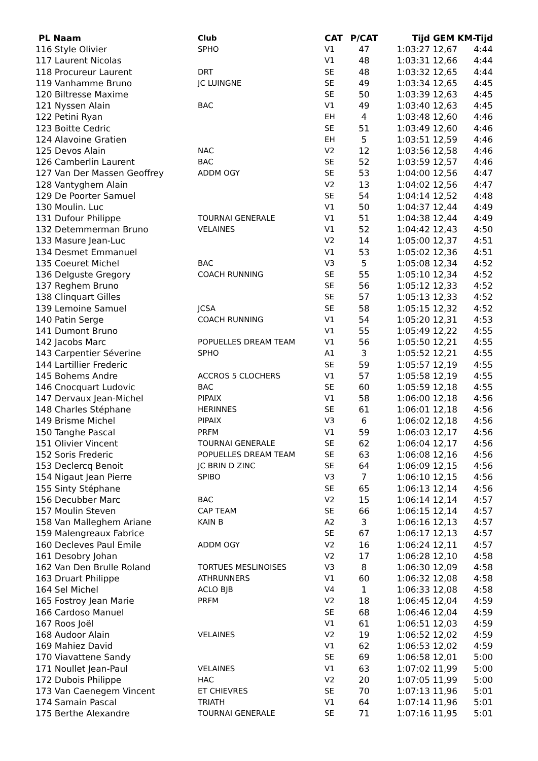| PL Naam | Club | CAT | P/CAT | Tijd | GEM | KM-Tijd |
| --- | --- | --- | --- | --- | --- | --- |
| 116 Style Olivier | SPHO | V1 | 47 | 1:03:27 | 12,67 | 4:44 |
| 117 Laurent Nicolas | | V1 | 48 | 1:03:31 | 12,66 | 4:44 |
| 118 Procureur Laurent | DRT | SE | 48 | 1:03:32 | 12,65 | 4:44 |
| 119 Vanhamme Bruno | JC LUINGNE | SE | 49 | 1:03:34 | 12,65 | 4:45 |
| 120 Biltresse Maxime | | SE | 50 | 1:03:39 | 12,63 | 4:45 |
| 121 Nyssen Alain | BAC | V1 | 49 | 1:03:40 | 12,63 | 4:45 |
| 122 Petini Ryan | | EH | 4 | 1:03:48 | 12,60 | 4:46 |
| 123 Boitte Cedric | | SE | 51 | 1:03:49 | 12,60 | 4:46 |
| 124 Alavoine Gratien | | EH | 5 | 1:03:51 | 12,59 | 4:46 |
| 125 Devos Alain | NAC | V2 | 12 | 1:03:56 | 12,58 | 4:46 |
| 126 Camberlin Laurent | BAC | SE | 52 | 1:03:59 | 12,57 | 4:46 |
| 127 Van Der Massen Geoffrey | ADDM OGY | SE | 53 | 1:04:00 | 12,56 | 4:47 |
| 128 Vantyghem Alain | | V2 | 13 | 1:04:02 | 12,56 | 4:47 |
| 129 De Poorter Samuel | | SE | 54 | 1:04:14 | 12,52 | 4:48 |
| 130 Moulin. Luc | | V1 | 50 | 1:04:37 | 12,44 | 4:49 |
| 131 Dufour Philippe | TOURNAI GENERALE | V1 | 51 | 1:04:38 | 12,44 | 4:49 |
| 132 Detemmerman Bruno | VELAINES | V1 | 52 | 1:04:42 | 12,43 | 4:50 |
| 133 Masure Jean-Luc | | V2 | 14 | 1:05:00 | 12,37 | 4:51 |
| 134 Desmet Emmanuel | | V1 | 53 | 1:05:02 | 12,36 | 4:51 |
| 135 Coeuret Michel | BAC | V3 | 5 | 1:05:08 | 12,34 | 4:52 |
| 136 Delguste Gregory | COACH RUNNING | SE | 55 | 1:05:10 | 12,34 | 4:52 |
| 137 Reghem Bruno | | SE | 56 | 1:05:12 | 12,33 | 4:52 |
| 138 Clinquart Gilles | | SE | 57 | 1:05:13 | 12,33 | 4:52 |
| 139 Lemoine Samuel | JCSA | SE | 58 | 1:05:15 | 12,32 | 4:52 |
| 140 Patin Serge | COACH RUNNING | V1 | 54 | 1:05:20 | 12,31 | 4:53 |
| 141 Dumont Bruno | | V1 | 55 | 1:05:49 | 12,22 | 4:55 |
| 142 Jacobs Marc | POPUELLES DREAM TEAM | V1 | 56 | 1:05:50 | 12,21 | 4:55 |
| 143 Carpentier Séverine | SPHO | A1 | 3 | 1:05:52 | 12,21 | 4:55 |
| 144 Lartillier Frederic | | SE | 59 | 1:05:57 | 12,19 | 4:55 |
| 145 Bohems Andre | ACCROS 5 CLOCHERS | V1 | 57 | 1:05:58 | 12,19 | 4:55 |
| 146 Cnocquart Ludovic | BAC | SE | 60 | 1:05:59 | 12,18 | 4:55 |
| 147 Dervaux Jean-Michel | PIPAIX | V1 | 58 | 1:06:00 | 12,18 | 4:56 |
| 148 Charles Stéphane | HERINNES | SE | 61 | 1:06:01 | 12,18 | 4:56 |
| 149 Brisme Michel | PIPAIX | V3 | 6 | 1:06:02 | 12,18 | 4:56 |
| 150 Tanghe Pascal | PRFM | V1 | 59 | 1:06:03 | 12,17 | 4:56 |
| 151 Olivier Vincent | TOURNAI GENERALE | SE | 62 | 1:06:04 | 12,17 | 4:56 |
| 152 Soris Frederic | POPUELLES DREAM TEAM | SE | 63 | 1:06:08 | 12,16 | 4:56 |
| 153 Declercq Benoit | JC BRIN D ZINC | SE | 64 | 1:06:09 | 12,15 | 4:56 |
| 154 Nigaut Jean Pierre | SPIBO | V3 | 7 | 1:06:10 | 12,15 | 4:56 |
| 155 Sinty Stéphane | | SE | 65 | 1:06:13 | 12,14 | 4:56 |
| 156 Decubber Marc | BAC | V2 | 15 | 1:06:14 | 12,14 | 4:57 |
| 157 Moulin Steven | CAP TEAM | SE | 66 | 1:06:15 | 12,14 | 4:57 |
| 158 Van Malleghem Ariane | KAIN B | A2 | 3 | 1:06:16 | 12,13 | 4:57 |
| 159 Malengreaux Fabrice | | SE | 67 | 1:06:17 | 12,13 | 4:57 |
| 160 Decleves Paul Emile | ADDM OGY | V2 | 16 | 1:06:24 | 12,11 | 4:57 |
| 161 Desobry Johan | | V2 | 17 | 1:06:28 | 12,10 | 4:58 |
| 162 Van Den Brulle Roland | TORTUES MESLINOISES | V3 | 8 | 1:06:30 | 12,09 | 4:58 |
| 163 Druart Philippe | ATHRUNNERS | V1 | 60 | 1:06:32 | 12,08 | 4:58 |
| 164 Sel Michel | ACLO BJB | V4 | 1 | 1:06:33 | 12,08 | 4:58 |
| 165 Fostroy Jean Marie | PRFM | V2 | 18 | 1:06:45 | 12,04 | 4:59 |
| 166 Cardoso Manuel | | SE | 68 | 1:06:46 | 12,04 | 4:59 |
| 167 Roos Joël | | V1 | 61 | 1:06:51 | 12,03 | 4:59 |
| 168 Audoor Alain | VELAINES | V2 | 19 | 1:06:52 | 12,02 | 4:59 |
| 169 Mahiez David | | V1 | 62 | 1:06:53 | 12,02 | 4:59 |
| 170 Viavattene Sandy | | SE | 69 | 1:06:58 | 12,01 | 5:00 |
| 171 Noullet Jean-Paul | VELAINES | V1 | 63 | 1:07:02 | 11,99 | 5:00 |
| 172 Dubois Philippe | HAC | V2 | 20 | 1:07:05 | 11,99 | 5:00 |
| 173 Van Caenegem Vincent | ET CHIEVRES | SE | 70 | 1:07:13 | 11,96 | 5:01 |
| 174 Samain Pascal | TRIATH | V1 | 64 | 1:07:14 | 11,96 | 5:01 |
| 175 Berthe Alexandre | TOURNAI GENERALE | SE | 71 | 1:07:16 | 11,95 | 5:01 |